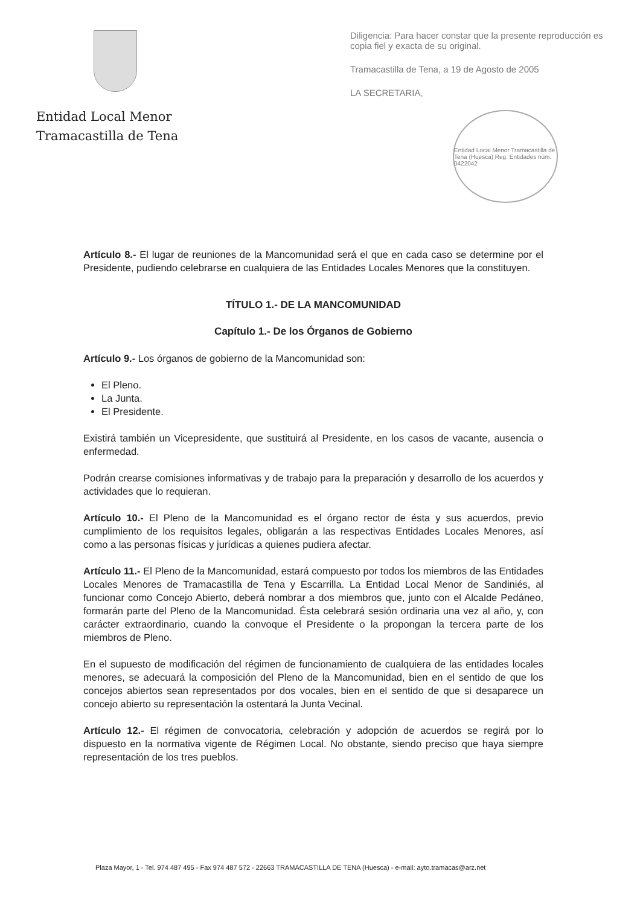Entidad Local Menor
Tramacastilla de Tena
Diligencia: Para hacer constar que la presente reproducción es copia fiel y exacta de su original.
Tramacastilla de Tena, a 19 de Agosto de 2005
LA SECRETARIA,
Entidad Local Menor Tramacastilla de Tena (Huesca) Reg. Entidades núm. 0422042
Artículo 8.- El lugar de reuniones de la Mancomunidad será el que en cada caso se determine por el Presidente, pudiendo celebrarse en cualquiera de las Entidades Locales Menores que la constituyen.
TÍTULO 1.- DE LA MANCOMUNIDAD
Capítulo 1.- De los Órganos de Gobierno
Artículo 9.- Los órganos de gobierno de la Mancomunidad son:
El Pleno.
La Junta.
El Presidente.
Existirá también un Vicepresidente, que sustituirá al Presidente, en los casos de vacante, ausencia o enfermedad.
Podrán crearse comisiones informativas y de trabajo para la preparación y desarrollo de los acuerdos y actividades que lo requieran.
Artículo 10.- El Pleno de la Mancomunidad es el órgano rector de ésta y sus acuerdos, previo cumplimiento de los requisitos legales, obligarán a las respectivas Entidades Locales Menores, así como a las personas físicas y jurídicas a quienes pudiera afectar.
Artículo 11.- El Pleno de la Mancomunidad, estará compuesto por todos los miembros de las Entidades Locales Menores de Tramacastilla de Tena y Escarrilla. La Entidad Local Menor de Sandiniés, al funcionar como Concejo Abierto, deberá nombrar a dos miembros que, junto con el Alcalde Pedáneo, formarán parte del Pleno de la Mancomunidad. Ésta celebrará sesión ordinaria una vez al año, y, con carácter extraordinario, cuando la convoque el Presidente o la propongan la tercera parte de los miembros de Pleno.
En el supuesto de modificación del régimen de funcionamiento de cualquiera de las entidades locales menores, se adecuará la composición del Pleno de la Mancomunidad, bien en el sentido de que los concejos abiertos sean representados por dos vocales, bien en el sentido de que si desaparece un concejo abierto su representación la ostentará la Junta Vecinal.
Artículo 12.- El régimen de convocatoria, celebración y adopción de acuerdos se regirá por lo dispuesto en la normativa vigente de Régimen Local. No obstante, siendo preciso que haya siempre representación de los tres pueblos.
Plaza Mayor, 1 - Tel. 974 487 495 - Fax 974 487 572 - 22663 TRAMACASTILLA DE TENA (Huesca) - e-mail: ayto.tramacas@arz.net